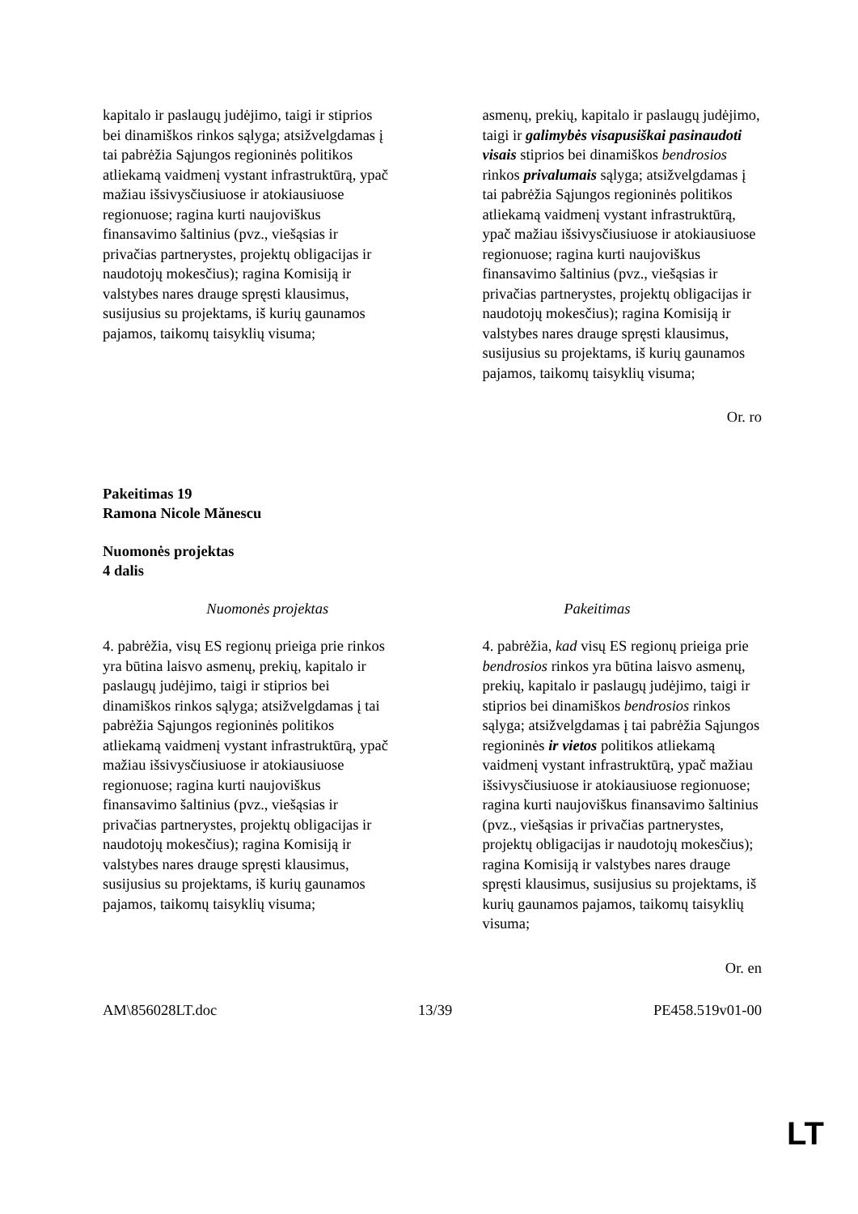| kapitalo ir paslaugų judėjimo, taigi ir stiprios bei dinamiškos rinkos sąlyga; atsižvelgdamas į tai pabrėžia Sąjungos regioninės politikos atliekamą vaidmenį vystant infrastruktūrą, ypač mažiau išsivysčiusiuose ir atokiausiuose regionuose; ragina kurti naujoviškus finansavimo šaltinius (pvz., viešąsias ir privačias partnerystes, projektų obligacijas ir naudotojų mokesčius); ragina Komisiją ir valstybes nares drauge spręsti klausimus, susijusius su projektams, iš kurių gaunamos pajamos, taikomų taisyklių visuma; | asmenų, prekių, kapitalo ir paslaugų judėjimo, taigi ir galimybės visapusiškai pasinaudoti visais stiprios bei dinamiškos bendrosios rinkos privalumais sąlyga; atsižvelgdamas į tai pabrėžia Sąjungos regioninės politikos atliekamą vaidmenį vystant infrastruktūrą, ypač mažiau išsivysčiusiuose ir atokiausiuose regionuose; ragina kurti naujoviškus finansavimo šaltinius (pvz., viešąsias ir privačias partnerystes, projektų obligacijas ir naudotojų mokesčius); ragina Komisiją ir valstybes nares drauge spręsti klausimus, susijusius su projektams, iš kurių gaunamos pajamos, taikomų taisyklių visuma; |
Or. ro
Pakeitimas 19
Ramona Nicole Mănescu
Nuomonės projektas
4 dalis
| Nuomonės projektas | Pakeitimas |
| 4. pabrėžia, visų ES regionų prieiga prie rinkos yra būtina laisvo asmenų, prekių, kapitalo ir paslaugų judėjimo, taigi ir stiprios bei dinamiškos rinkos sąlyga; atsižvelgdamas į tai pabrėžia Sąjungos regioninės politikos atliekamą vaidmenį vystant infrastruktūrą, ypač mažiau išsivysčiusiuose ir atokiausiuose regionuose; ragina kurti naujoviškus finansavimo šaltinius (pvz., viešąsias ir privačias partnerystes, projektų obligacijas ir naudotojų mokesčius); ragina Komisiją ir valstybes nares drauge spręsti klausimus, susijusius su projektams, iš kurių gaunamos pajamos, taikomų taisyklių visuma; | 4. pabrėžia, kad visų ES regionų prieiga prie bendrosios rinkos yra būtina laisvo asmenų, prekių, kapitalo ir paslaugų judėjimo, taigi ir stiprios bei dinamiškos bendrosios rinkos sąlyga; atsižvelgdamas į tai pabrėžia Sąjungos regioninės ir vietos politikos atliekamą vaidmenį vystant infrastruktūrą, ypač mažiau išsivysčiusiuose ir atokiausiuose regionuose; ragina kurti naujoviškus finansavimo šaltinius (pvz., viešąsias ir privačias partnerystes, projektų obligacijas ir naudotojų mokesčius); ragina Komisiją ir valstybes nares drauge spręsti klausimus, susijusius su projektams, iš kurių gaunamos pajamos, taikomų taisyklių visuma; |
Or. en
AM\856028LT.doc 13/39 PE458.519v01-00
LT